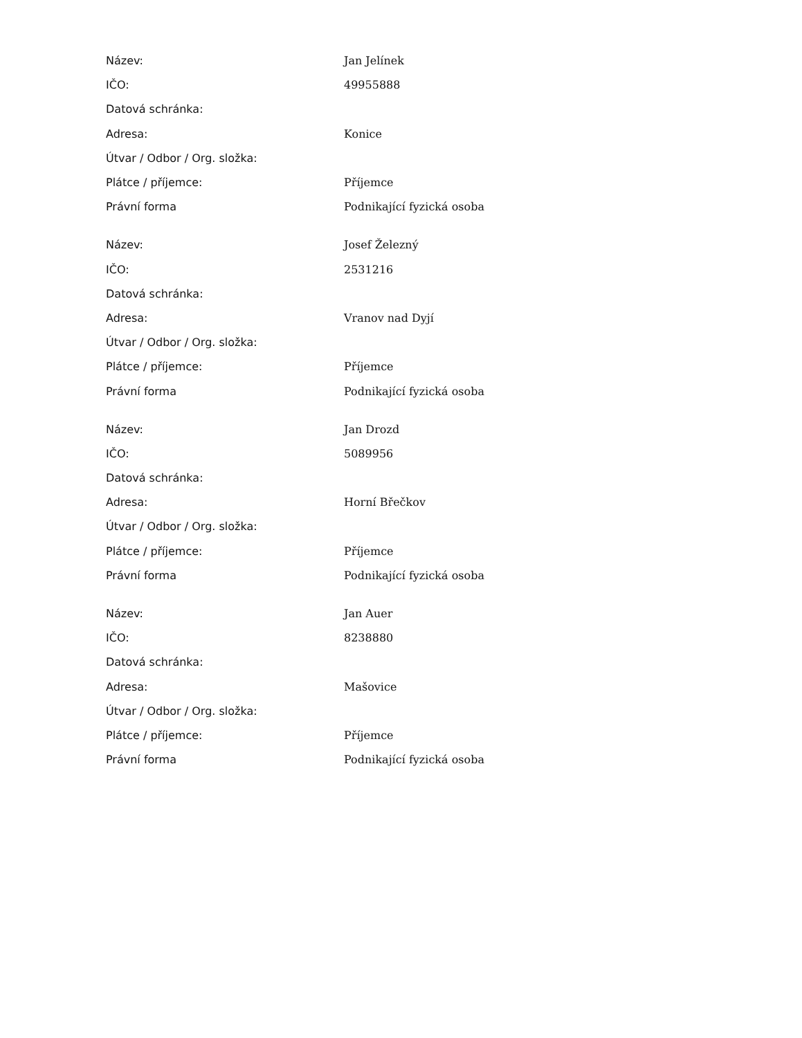| Název: | Jan Jelínek |
| IČO: | 49955888 |
| Datová schránka: | |
| Adresa: | Konice |
| Útvar / Odbor / Org. složka: | |
| Plátce / příjemce: | Příjemce |
| Právní forma | Podnikající fyzická osoba |
| Název: | Josef Železný |
| IČO: | 2531216 |
| Datová schránka: | |
| Adresa: | Vranov nad Dyjí |
| Útvar / Odbor / Org. složka: | |
| Plátce / příjemce: | Příjemce |
| Právní forma | Podnikající fyzická osoba |
| Název: | Jan Drozd |
| IČO: | 5089956 |
| Datová schránka: | |
| Adresa: | Horní Břečkov |
| Útvar / Odbor / Org. složka: | |
| Plátce / příjemce: | Příjemce |
| Právní forma | Podnikající fyzická osoba |
| Název: | Jan Auer |
| IČO: | 8238880 |
| Datová schránka: | |
| Adresa: | Mašovice |
| Útvar / Odbor / Org. složka: | |
| Plátce / příjemce: | Příjemce |
| Právní forma | Podnikající fyzická osoba |